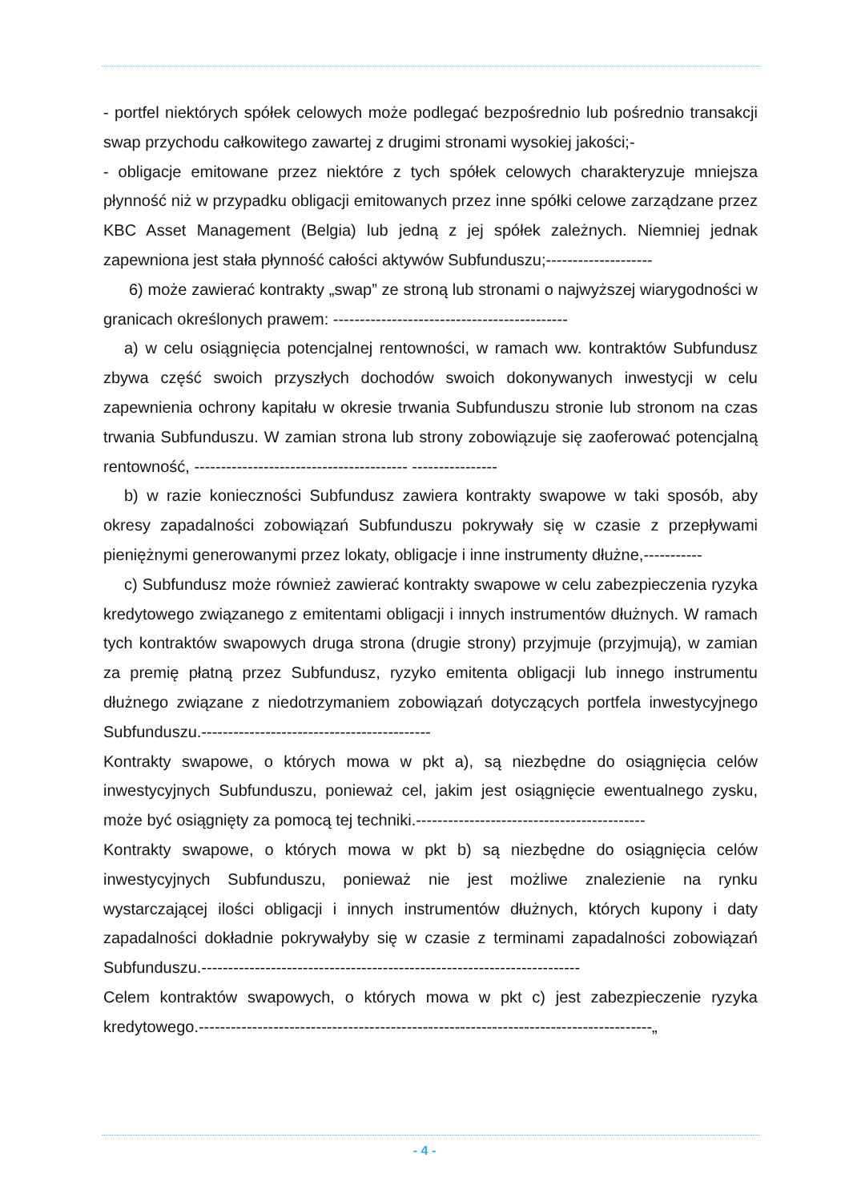- portfel niektórych spółek celowych może podlegać bezpośrednio lub pośrednio transakcji swap przychodu całkowitego zawartej z drugimi stronami wysokiej jakości;-
- obligacje emitowane przez niektóre z tych spółek celowych charakteryzuje mniejsza płynność niż w przypadku obligacji emitowanych przez inne spółki celowe zarządzane przez KBC Asset Management (Belgia) lub jedną z jej spółek zależnych. Niemniej jednak zapewniona jest stała płynność całości aktywów Subfunduszu;--------------------
6) może zawierać kontrakty „swap” ze stroną lub stronami o najwyższej wiarygodności w granicach określonych prawem: --------------------------------------------
a) w celu osiągnięcia potencjalnej rentowności, w ramach ww. kontraktów Subfundusz zbywa część swoich przyszłych dochodów swoich dokonywanych inwestycji w celu zapewnienia ochrony kapitału w okresie trwania Subfunduszu stronie lub stronom na czas trwania Subfunduszu. W zamian strona lub strony zobowiązuje się zaoferować potencjalną rentowność, ---------------------------------------- ----------------
b) w razie konieczności Subfundusz zawiera kontrakty swapowe w taki sposób, aby okresy zapadalności zobowiązań Subfunduszu pokrywały się w czasie z przepływami pieniężnymi generowanymi przez lokaty, obligacje i inne instrumenty dłużne,-----------
c) Subfundusz może również zawierać kontrakty swapowe w celu zabezpieczenia ryzyka kredytowego związanego z emitentami obligacji i innych instrumentów dłużnych. W ramach tych kontraktów swapowych druga strona (drugie strony) przyjmuje (przyjmują), w zamian za premię płatną przez Subfundusz, ryzyko emitenta obligacji lub innego instrumentu dłużnego związane z niedotrzymaniem zobowiązań dotyczących portfela inwestycyjnego Subfunduszu.-------------------------------------------
Kontrakty swapowe, o których mowa w pkt a), są niezbędne do osiągnięcia celów inwestycyjnych Subfunduszu, ponieważ cel, jakim jest osiągnięcie ewentualnego zysku, może być osiągnięty za pomocą tej techniki.-------------------------------------------
Kontrakty swapowe, o których mowa w pkt b) są niezbędne do osiągnięcia celów inwestycyjnych Subfunduszu, ponieważ nie jest możliwe znalezienie na rynku wystarczającej ilości obligacji i innych instrumentów dłużnych, których kupony i daty zapadalności dokładnie pokrywałyby się w czasie z terminami zapadalności zobowiązań Subfunduszu.-----------------------------------------------------------------------
Celem kontraktów swapowych, o których mowa w pkt c) jest zabezpieczenie ryzyka kredytowego.-------------------------------------------------------------------------------------„
- 4 -